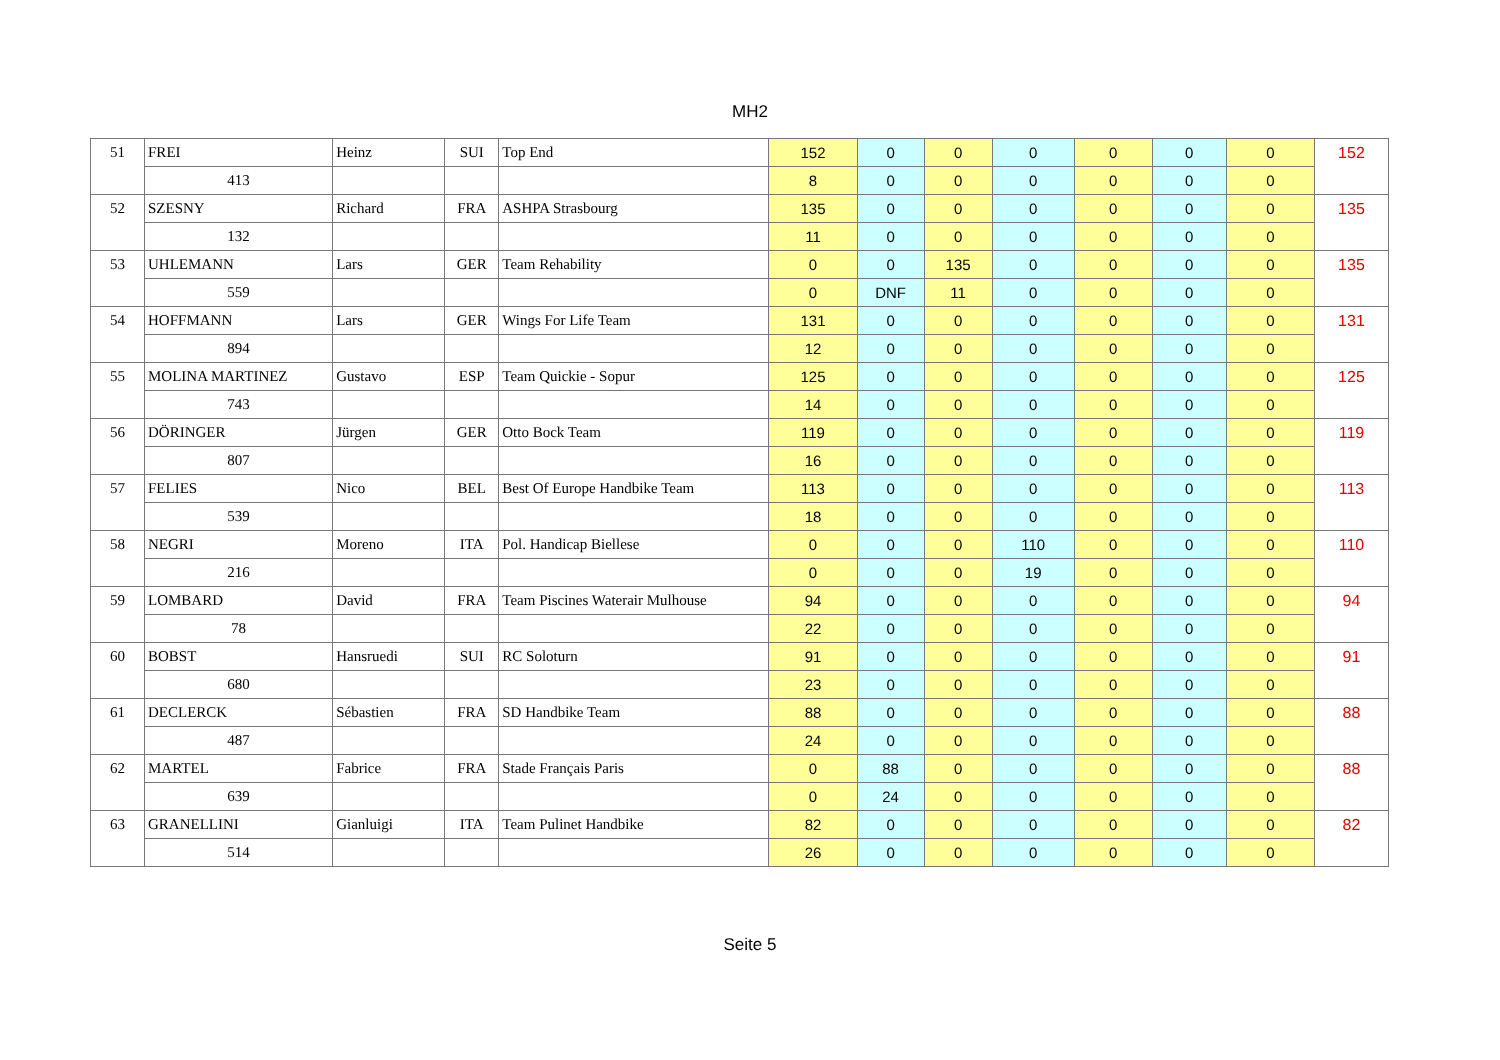MH2
| 51 | FREI | Heinz | SUI | Top End | 152 | 0 | 0 | 0 | 0 | 0 | 0 | 152 |
| | 413 | | | | 8 | 0 | 0 | 0 | 0 | 0 | 0 | |
| 52 | SZESNY | Richard | FRA | ASHPA Strasbourg | 135 | 0 | 0 | 0 | 0 | 0 | 0 | 135 |
| | 132 | | | | 11 | 0 | 0 | 0 | 0 | 0 | 0 | |
| 53 | UHLEMANN | Lars | GER | Team Rehability | 0 | 0 | 135 | 0 | 0 | 0 | 0 | 135 |
| | 559 | | | | 0 | DNF | 11 | 0 | 0 | 0 | 0 | |
| 54 | HOFFMANN | Lars | GER | Wings For Life Team | 131 | 0 | 0 | 0 | 0 | 0 | 0 | 131 |
| | 894 | | | | 12 | 0 | 0 | 0 | 0 | 0 | 0 | |
| 55 | MOLINA MARTINEZ | Gustavo | ESP | Team Quickie - Sopur | 125 | 0 | 0 | 0 | 0 | 0 | 0 | 125 |
| | 743 | | | | 14 | 0 | 0 | 0 | 0 | 0 | 0 | |
| 56 | DÖRINGER | Jürgen | GER | Otto Bock Team | 119 | 0 | 0 | 0 | 0 | 0 | 0 | 119 |
| | 807 | | | | 16 | 0 | 0 | 0 | 0 | 0 | 0 | |
| 57 | FELIES | Nico | BEL | Best Of Europe Handbike Team | 113 | 0 | 0 | 0 | 0 | 0 | 0 | 113 |
| | 539 | | | | 18 | 0 | 0 | 0 | 0 | 0 | 0 | |
| 58 | NEGRI | Moreno | ITA | Pol. Handicap Biellese | 0 | 0 | 0 | 110 | 0 | 0 | 0 | 110 |
| | 216 | | | | 0 | 0 | 0 | 19 | 0 | 0 | 0 | |
| 59 | LOMBARD | David | FRA | Team Piscines Waterair Mulhouse | 94 | 0 | 0 | 0 | 0 | 0 | 0 | 94 |
| | 78 | | | | 22 | 0 | 0 | 0 | 0 | 0 | 0 | |
| 60 | BOBST | Hansruedi | SUI | RC Soloturn | 91 | 0 | 0 | 0 | 0 | 0 | 0 | 91 |
| | 680 | | | | 23 | 0 | 0 | 0 | 0 | 0 | 0 | |
| 61 | DECLERCK | Sébastien | FRA | SD Handbike Team | 88 | 0 | 0 | 0 | 0 | 0 | 0 | 88 |
| | 487 | | | | 24 | 0 | 0 | 0 | 0 | 0 | 0 | |
| 62 | MARTEL | Fabrice | FRA | Stade Français Paris | 0 | 88 | 0 | 0 | 0 | 0 | 0 | 88 |
| | 639 | | | | 0 | 24 | 0 | 0 | 0 | 0 | 0 | |
| 63 | GRANELLINI | Gianluigi | ITA | Team Pulinet Handbike | 82 | 0 | 0 | 0 | 0 | 0 | 0 | 82 |
| | 514 | | | | 26 | 0 | 0 | 0 | 0 | 0 | 0 | |
Seite 5